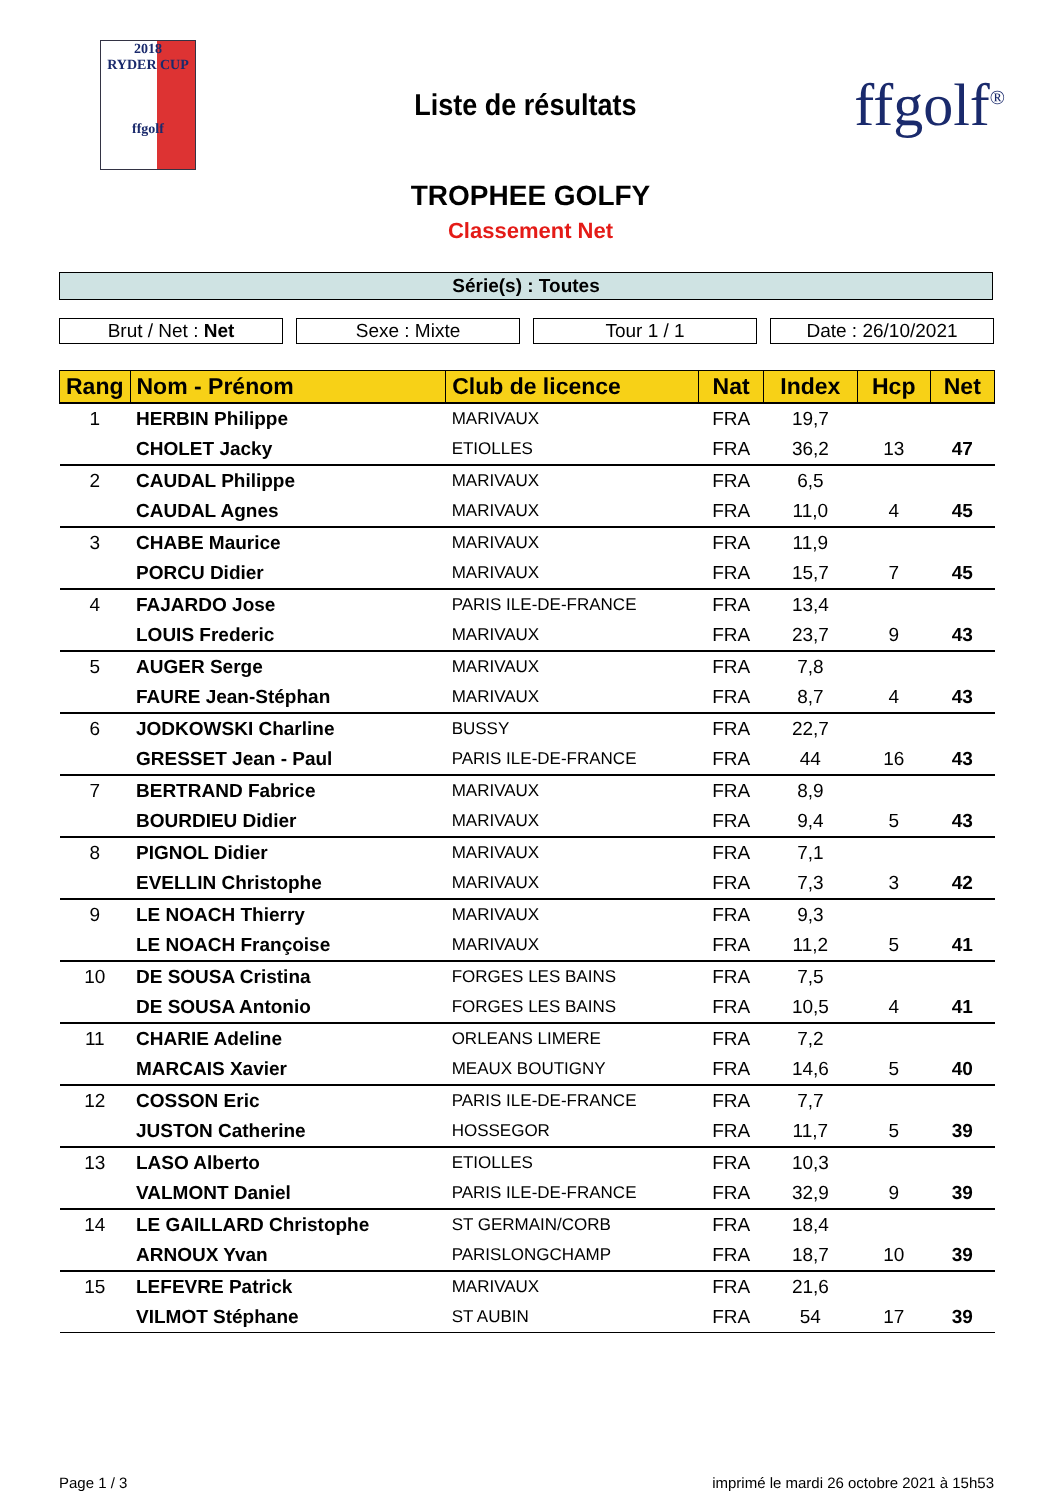2018
RYDER CUP
ffgolf
Liste de résultats
ffgolf<sup>®</sup>
TROPHEE GOLFY
Classement Net
Série(s) : Toutes
Brut / Net : Net Sexe : Mixte Tour 1 / 1 Date : 26/10/2021
| Rang | Nom - Prénom | Club de licence | Nat | Index | Hcp | Net |
| --- | --- | --- | --- | --- | --- | --- |
| 1 | HERBIN Philippe | MARIVAUX | FRA | 19,7 | | |
| | CHOLET Jacky | ETIOLLES | FRA | 36,2 | 13 | 47 |
| 2 | CAUDAL Philippe | MARIVAUX | FRA | 6,5 | | |
| | CAUDAL Agnes | MARIVAUX | FRA | 11,0 | 4 | 45 |
| 3 | CHABE Maurice | MARIVAUX | FRA | 11,9 | | |
| | PORCU Didier | MARIVAUX | FRA | 15,7 | 7 | 45 |
| 4 | FAJARDO Jose | PARIS ILE-DE-FRANCE | FRA | 13,4 | | |
| | LOUIS Frederic | MARIVAUX | FRA | 23,7 | 9 | 43 |
| 5 | AUGER Serge | MARIVAUX | FRA | 7,8 | | |
| | FAURE Jean-Stéphan | MARIVAUX | FRA | 8,7 | 4 | 43 |
| 6 | JODKOWSKI Charline | BUSSY | FRA | 22,7 | | |
| | GRESSET Jean - Paul | PARIS ILE-DE-FRANCE | FRA | 44 | 16 | 43 |
| 7 | BERTRAND Fabrice | MARIVAUX | FRA | 8,9 | | |
| | BOURDIEU Didier | MARIVAUX | FRA | 9,4 | 5 | 43 |
| 8 | PIGNOL Didier | MARIVAUX | FRA | 7,1 | | |
| | EVELLIN Christophe | MARIVAUX | FRA | 7,3 | 3 | 42 |
| 9 | LE NOACH Thierry | MARIVAUX | FRA | 9,3 | | |
| | LE NOACH Françoise | MARIVAUX | FRA | 11,2 | 5 | 41 |
| 10 | DE SOUSA Cristina | FORGES LES BAINS | FRA | 7,5 | | |
| | DE SOUSA Antonio | FORGES LES BAINS | FRA | 10,5 | 4 | 41 |
| 11 | CHARIE Adeline | ORLEANS LIMERE | FRA | 7,2 | | |
| | MARCAIS Xavier | MEAUX BOUTIGNY | FRA | 14,6 | 5 | 40 |
| 12 | COSSON Eric | PARIS ILE-DE-FRANCE | FRA | 7,7 | | |
| | JUSTON Catherine | HOSSEGOR | FRA | 11,7 | 5 | 39 |
| 13 | LASO Alberto | ETIOLLES | FRA | 10,3 | | |
| | VALMONT Daniel | PARIS ILE-DE-FRANCE | FRA | 32,9 | 9 | 39 |
| 14 | LE GAILLARD Christophe | ST GERMAIN/CORB | FRA | 18,4 | | |
| | ARNOUX Yvan | PARISLONGCHAMP | FRA | 18,7 | 10 | 39 |
| 15 | LEFEVRE Patrick | MARIVAUX | FRA | 21,6 | | |
| | VILMOT Stéphane | ST AUBIN | FRA | 54 | 17 | 39 |
Page 1 / 3 imprimé le mardi 26 octobre 2021 à 15h53